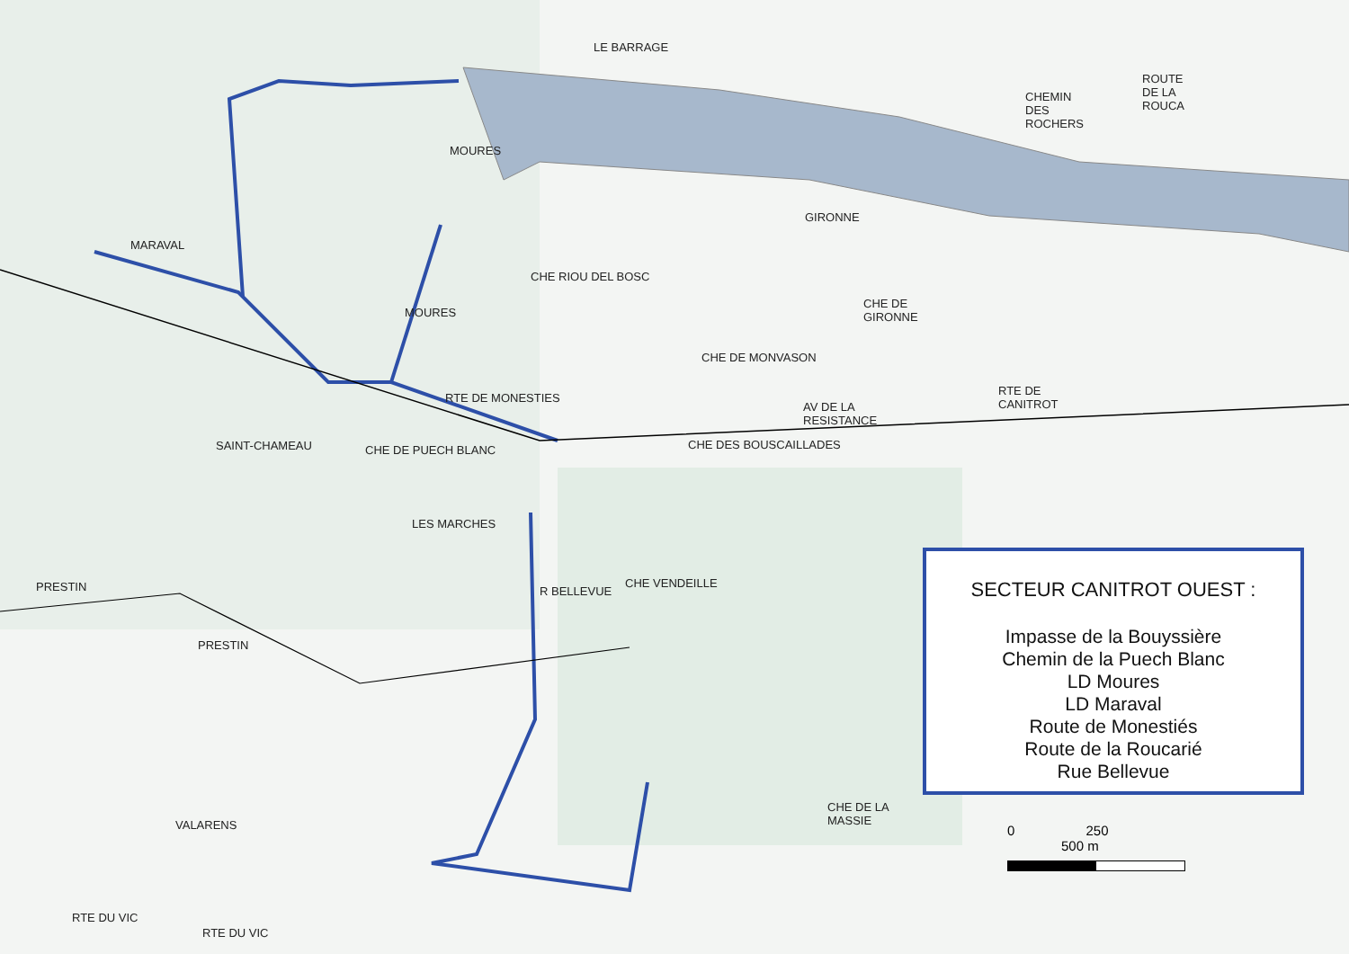LE BARRAGE
GIRONNE
SAINT-CHAMEAU CHE DE PUECH BLANC
RTE DE MONESTIES
AV DE LA RESISTANCE
RTE DE CANITROT
CHE DES BOUSCAILLADES
CHE VENDEILLE
LES MARCHES
PRESTIN
PRESTIN
RTE DU VIC
RTE DU VIC
MARAVAL
MOURES
MOURES
CHE RIOU DEL BOSC
CHE DE MONVASON
CHE DE GIRONNE
CHE DE LA MASSIE
VALARENS
R BELLEVUE
CHEMIN DES ROCHERS
ROUTE DE LA ROUCA
SECTEUR CANITROT OUEST :
Impasse de la Bouyssière
Chemin de la Puech Blanc
LD Moures
LD Maraval
Route de Monestiés
Route de la Roucarié
Rue Bellevue
0 250 500 m